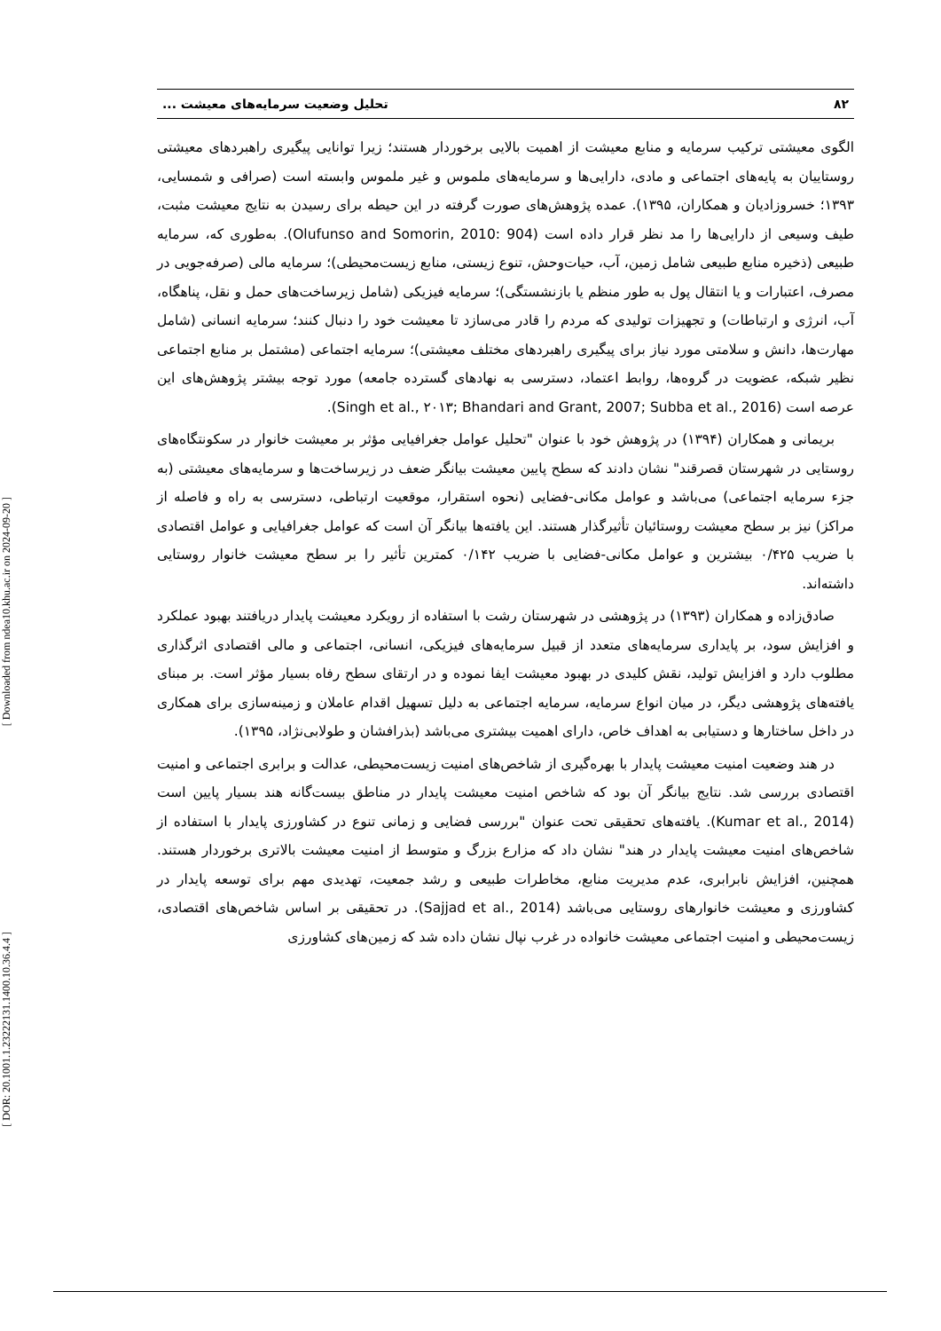[ Downloaded from ndea10.khu.ac.ir on 2024-09-20 ]
[ DOR: 20.1001.1.23222131.1400.10.36.4.4 ]
۸۲ تحلیل وضعیت سرمایه‌های معیشت ...
الگوی معیشتی ترکیب سرمایه و منابع معیشت از اهمیت بالایی برخوردار هستند؛ زیرا توانایی پیگیری راهبردهای معیشتی روستاییان به پایه‌های اجتماعی و مادی، دارایی‌ها و سرمایه‌های ملموس و غیر ملموس وابسته است (صرافی و شمسایی، ۱۳۹۳؛ خسروزادیان و همکاران، ۱۳۹۵). عمده پژوهش‌های صورت گرفته در این حیطه برای رسیدن به نتایج معیشت مثبت، طیف وسیعی از دارایی‌ها را مد نظر قرار داده است (Olufunso and Somorin, 2010: 904). به‌طوری که، سرمایه طبیعی (ذخیره منابع طبیعی شامل زمین، آب، حیات‌وحش، تنوع زیستی، منابع زیست‌محیطی)؛ سرمایه مالی (صرفه‌جویی در مصرف، اعتبارات و یا انتقال پول به طور منظم یا بازنشستگی)؛ سرمایه فیزیکی (شامل زیرساخت‌های حمل و نقل، پناهگاه، آب، انرژی و ارتباطات) و تجهیزات تولیدی که مردم را قادر می‌سازد تا معیشت خود را دنبال کنند؛ سرمایه انسانی (شامل مهارت‌ها، دانش و سلامتی مورد نیاز برای پیگیری راهبردهای مختلف معیشتی)؛ سرمایه اجتماعی (مشتمل بر منابع اجتماعی نظیر شبکه، عضویت در گروه‌ها، روابط اعتماد، دسترسی به نهادهای گسترده جامعه) مورد توجه بیشتر پژوهش‌های این عرصه است (Singh et al., ۲۰۱۳; Bhandari and Grant, 2007; Subba et al., 2016).
بریمانی و همکاران (۱۳۹۴) در پژوهش خود با عنوان "تحلیل عوامل جغرافیایی مؤثر بر معیشت خانوار در سکونتگاه‌های روستایی در شهرستان قصرقند" نشان دادند که سطح پایین معیشت بیانگر ضعف در زیرساخت‌ها و سرمایه‌های معیشتی (به جزء سرمایه اجتماعی) می‌باشد و عوامل مکانی-فضایی (نحوه استقرار، موقعیت ارتباطی، دسترسی به راه و فاصله از مراکز) نیز بر سطح معیشت روستائیان تأثیرگذار هستند. این یافته‌ها بیانگر آن است که عوامل جغرافیایی و عوامل اقتصادی با ضریب ۰/۴۲۵ بیشترین و عوامل مکانی-فضایی با ضریب ۰/۱۴۲ کمترین تأثیر را بر سطح معیشت خانوار روستایی داشته‌اند.
صادق‌زاده و همکاران (۱۳۹۳) در پژوهشی در شهرستان رشت با استفاده از رویکرد معیشت پایدار دریافتند بهبود عملکرد و افزایش سود، بر پایداری سرمایه‌های متعدد از قبیل سرمایه‌های فیزیکی، انسانی، اجتماعی و مالی اقتصادی اثرگذاری مطلوب دارد و افزایش تولید، نقش کلیدی در بهبود معیشت ایفا نموده و در ارتقای سطح رفاه بسیار مؤثر است. بر مبنای یافته‌های پژوهشی دیگر، در میان انواع سرمایه، سرمایه اجتماعی به دلیل تسهیل اقدام عاملان و زمینه‌سازی برای همکاری در داخل ساختارها و دستیابی به اهداف خاص، دارای اهمیت بیشتری می‌باشد (بذرافشان و طولابی‌نژاد، ۱۳۹۵).
در هند وضعیت امنیت معیشت پایدار با بهره‌گیری از شاخص‌های امنیت زیست‌محیطی، عدالت و برابری اجتماعی و امنیت اقتصادی بررسی شد. نتایج بیانگر آن بود که شاخص امنیت معیشت پایدار در مناطق بیست‌گانه هند بسیار پایین است (Kumar et al., 2014). یافته‌های تحقیقی تحت عنوان "بررسی فضایی و زمانی تنوع در کشاورزی پایدار با استفاده از شاخص‌های امنیت معیشت پایدار در هند" نشان داد که مزارع بزرگ و متوسط از امنیت معیشت بالاتری برخوردار هستند. همچنین، افزایش نابرابری، عدم مدیریت منابع، مخاطرات طبیعی و رشد جمعیت، تهدیدی مهم برای توسعه پایدار در کشاورزی و معیشت خانوارهای روستایی می‌باشد (Sajjad et al., 2014). در تحقیقی بر اساس شاخص‌های اقتصادی، زیست‌محیطی و امنیت اجتماعی معیشت خانواده در غرب نپال نشان داده شد که زمین‌های کشاورزی